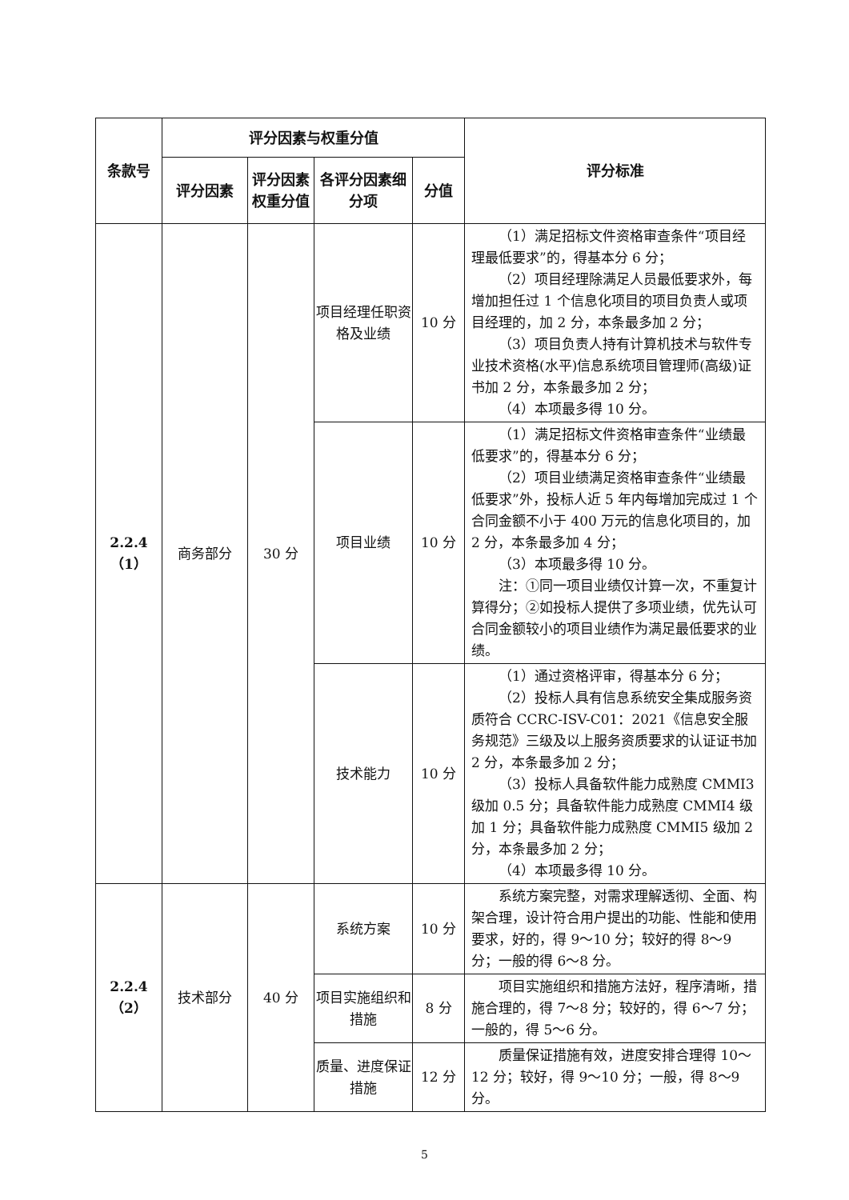| 条款号 | 评分因素与权重分值 | | | | 评分标准 |
| --- | --- | --- | --- | --- | --- |
| | 评分因素 | 评分因素权重分值 | 各评分因素细分项 | 分值 | |
| 2.2.4 （1） | 商务部分 | 30 分 | 项目经理任职资格及业绩 | 10 分 | （1）满足招标文件资格审查条件“项目经理最低要求”的，得基本分 6 分； （2）项目经理除满足人员最低要求外，每增加担任过 1 个信息化项目的项目负责人或项目经理的，加 2 分，本条最多加 2 分； （3）项目负责人持有计算机技术与软件专业技术资格(水平)信息系统项目管理师(高级)证书加 2 分，本条最多加 2 分； （4）本项最多得 10 分。 |
| | | | 项目业绩 | 10 分 | （1）满足招标文件资格审查条件“业绩最低要求”的，得基本分 6 分； （2）项目业绩满足资格审查条件“业绩最低要求”外，投标人近 5 年内每增加完成过 1 个合同金额不小于 400 万元的信息化项目的，加 2 分，本条最多加 4 分； （3）本项最多得 10 分。 注：①同一项目业绩仅计算一次，不重复计算得分；②如投标人提供了多项业绩，优先认可合同金额较小的项目业绩作为满足最低要求的业绩。 |
| | | | 技术能力 | 10 分 | （1）通过资格评审，得基本分 6 分； （2）投标人具有信息系统安全集成服务资质符合 CCRC-ISV-C01：2021《信息安全服务规范》三级及以上服务资质要求的认证证书加 2 分，本条最多加 2 分； （3）投标人具备软件能力成熟度 CMMI3 级加 0.5 分；具备软件能力成熟度 CMMI4 级加 1 分；具备软件能力成熟度 CMMI5 级加 2 分，本条最多加 2 分； （4）本项最多得 10 分。 |
| 2.2.4 （2） | 技术部分 | 40 分 | 系统方案 | 10 分 | 系统方案完整，对需求理解透彻、全面、构架合理，设计符合用户提出的功能、性能和使用要求，好的，得 9～10 分；较好的得 8～9 分；一般的得 6～8 分。 |
| | | | 项目实施组织和措施 | 8 分 | 项目实施组织和措施方法好，程序清晰，措施合理的，得 7～8 分；较好的，得 6～7 分；一般的，得 5～6 分。 |
| | | | 质量、进度保证措施 | 12 分 | 质量保证措施有效，进度安排合理得 10～12 分；较好，得 9～10 分；一般，得 8～9 分。 |
5